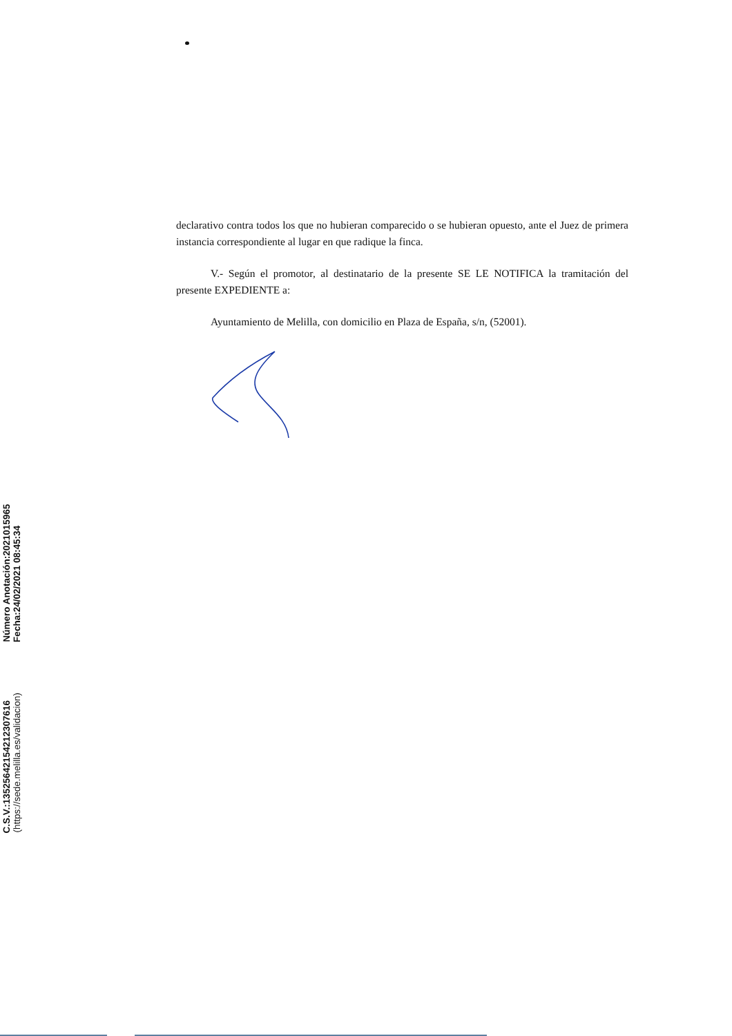declarativo contra todos los que no hubieran comparecido o se hubieran opuesto, ante el Juez de primera instancia correspondiente al lugar en que radique la finca.
V.- Según el promotor, al destinatario de la presente SE LE NOTIFICA la tramitación del presente EXPEDIENTE a:
Ayuntamiento de Melilla, con domicilio en Plaza de España, s/n, (52001).
C.S.V.:13525642154212307616 (https://sede.melilla.es/validacion)
Número Anotación:2021015965 Fecha:24/02/2021 08:45:34